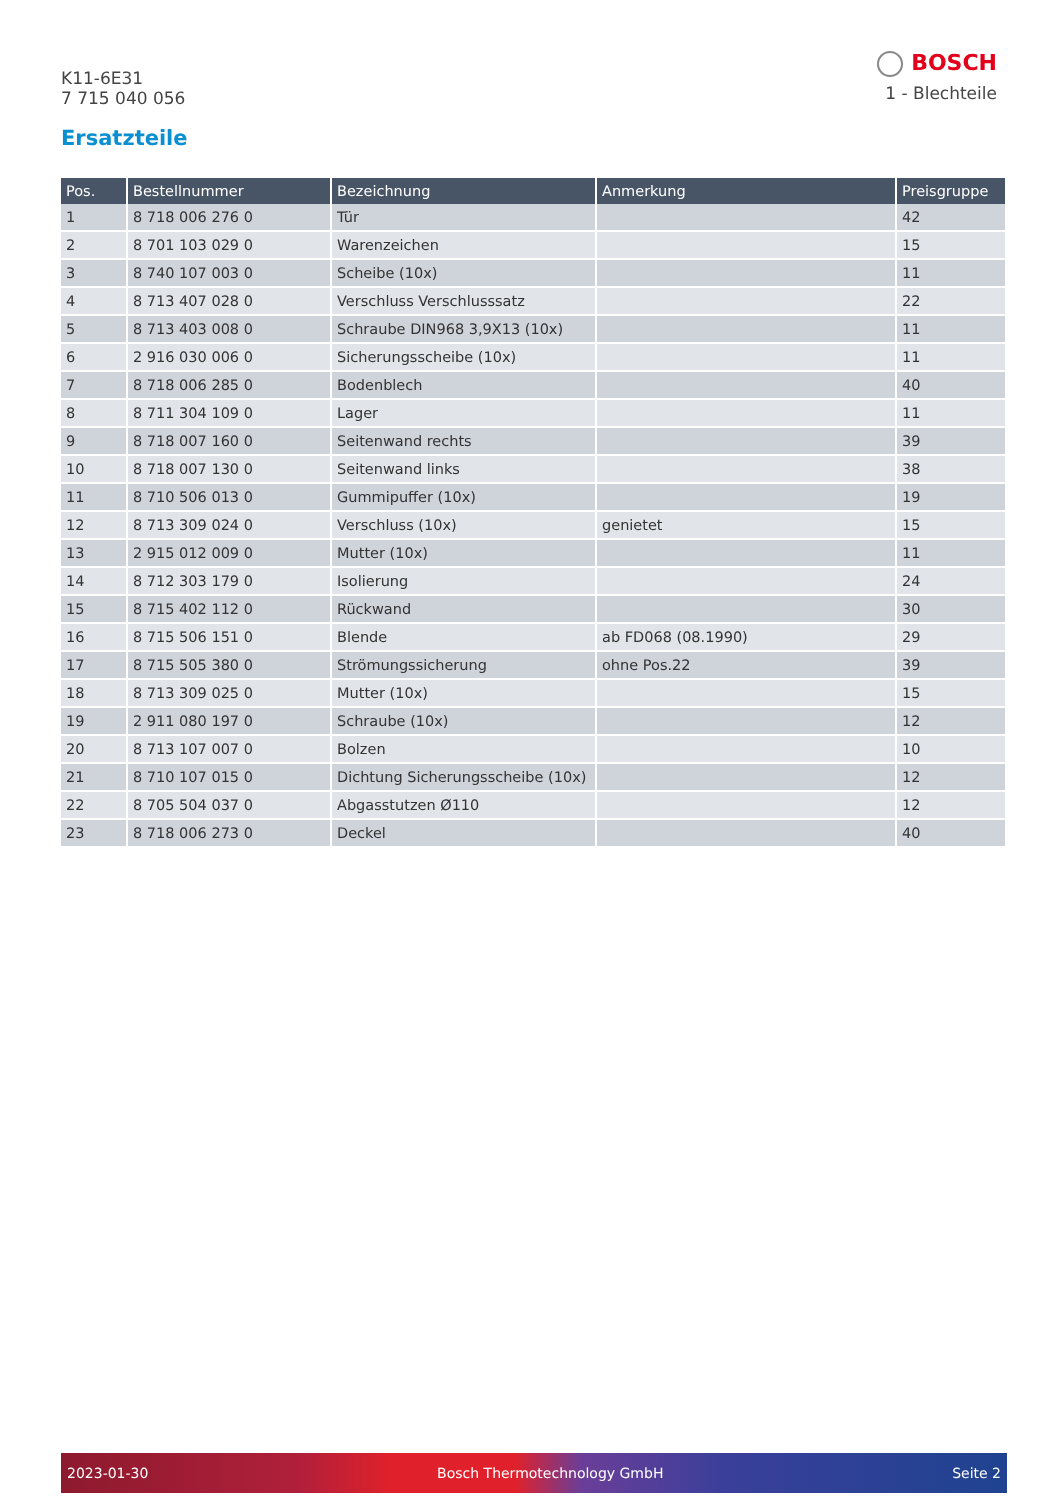K11-6E31
7 715 040 056
BOSCH
1 - Blechteile
Ersatzteile
| Pos. | Bestellnummer | Bezeichnung | Anmerkung | Preisgruppe |
| --- | --- | --- | --- | --- |
| 1 | 8 718 006 276 0 | Tür | | 42 |
| 2 | 8 701 103 029 0 | Warenzeichen | | 15 |
| 3 | 8 740 107 003 0 | Scheibe (10x) | | 11 |
| 4 | 8 713 407 028 0 | Verschluss Verschlusssatz | | 22 |
| 5 | 8 713 403 008 0 | Schraube DIN968 3,9X13 (10x) | | 11 |
| 6 | 2 916 030 006 0 | Sicherungsscheibe (10x) | | 11 |
| 7 | 8 718 006 285 0 | Bodenblech | | 40 |
| 8 | 8 711 304 109 0 | Lager | | 11 |
| 9 | 8 718 007 160 0 | Seitenwand rechts | | 39 |
| 10 | 8 718 007 130 0 | Seitenwand links | | 38 |
| 11 | 8 710 506 013 0 | Gummipuffer (10x) | | 19 |
| 12 | 8 713 309 024 0 | Verschluss (10x) | genietet | 15 |
| 13 | 2 915 012 009 0 | Mutter (10x) | | 11 |
| 14 | 8 712 303 179 0 | Isolierung | | 24 |
| 15 | 8 715 402 112 0 | Rückwand | | 30 |
| 16 | 8 715 506 151 0 | Blende | ab FD068 (08.1990) | 29 |
| 17 | 8 715 505 380 0 | Strömungssicherung | ohne Pos.22 | 39 |
| 18 | 8 713 309 025 0 | Mutter (10x) | | 15 |
| 19 | 2 911 080 197 0 | Schraube (10x) | | 12 |
| 20 | 8 713 107 007 0 | Bolzen | | 10 |
| 21 | 8 710 107 015 0 | Dichtung Sicherungsscheibe (10x) | | 12 |
| 22 | 8 705 504 037 0 | Abgasstutzen Ø110 | | 12 |
| 23 | 8 718 006 273 0 | Deckel | | 40 |
2023-01-30 Bosch Thermotechnology GmbH Seite 2